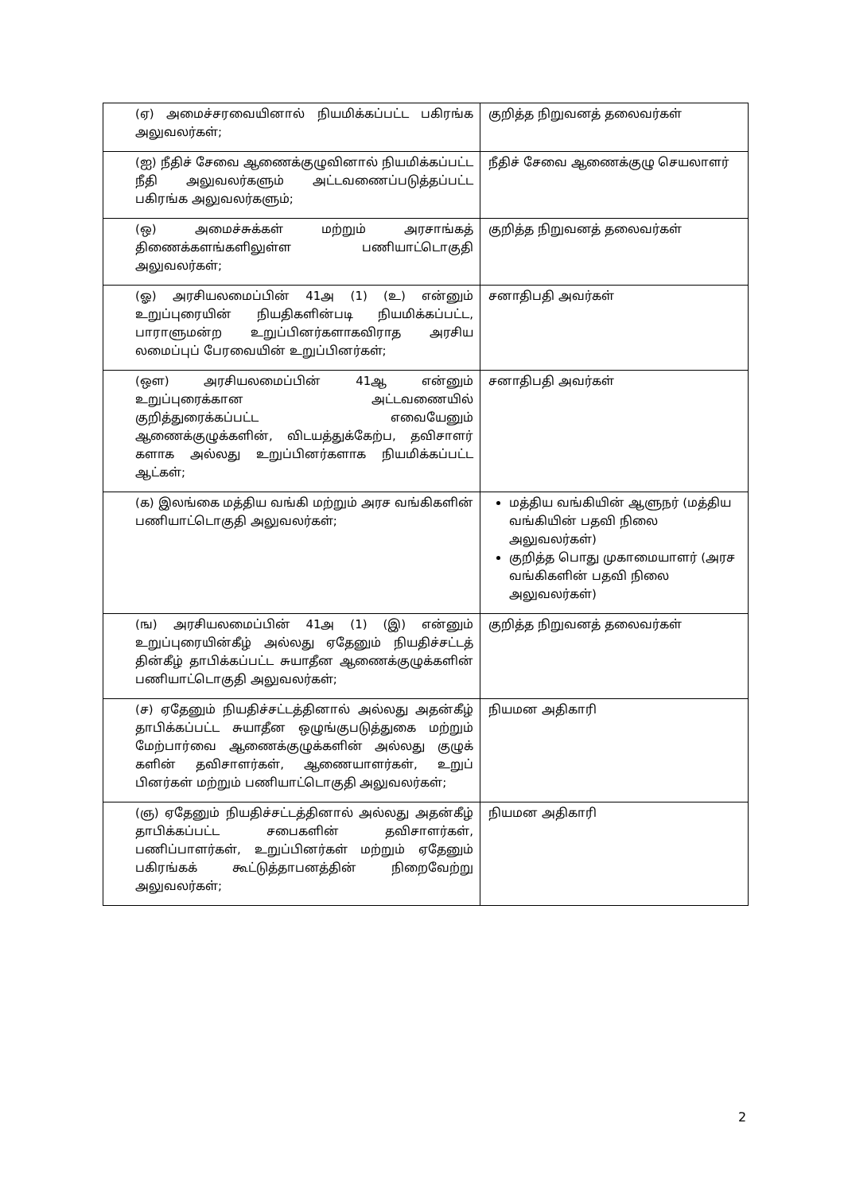| (ஏ) அமைச்சரவையினால் நியமிக்கப்பட்ட பகிரங்க அலுவலர்கள்; | குறித்த நிறுவனத் தலைவர்கள் |
| (ஐ) நீதிச் சேவை ஆணைக்குழுவினால் நியமிக்கப்பட்ட நீதி அலுவலர்களும் அட்டவணைப்படுத்தப்பட்ட பகிரங்க அலுவலர்களும்; | நீதிச் சேவை ஆணைக்குழு செயலாளர் |
| (ஒ) அமைச்சுக்கள் மற்றும் அரசாங்கத் திணைக்களங்களிலுள்ள பணியாட்டொகுதி அலுவலர்கள்; | குறித்த நிறுவனத் தலைவர்கள் |
| (ஓ) அரசியலமைப்பின் 41அ (1) (உ) என்னும் உறுப்புரையின் நியதிகளின்படி நியமிக்கப்பட்ட, பாராளுமன்ற உறுப்பினர்களாகவிராத அரசிய லமைப்புப் பேரவையின் உறுப்பினர்கள்; | சனாதிபதி அவர்கள் |
| (ஔ) அரசியலமைப்பின் 41ஆ என்னும் உறுப்புரைக்கான அட்டவணையில் குறித்துரைக்கப்பட்ட எவையேனும் ஆணைக்குழுக்களின், விடயத்துக்கேற்ப, தவிசாளர் களாக அல்லது உறுப்பினர்களாக நியமிக்கப்பட்ட ஆட்கள்; | சனாதிபதி அவர்கள் |
| (க) இலங்கை மத்திய வங்கி மற்றும் அரச வங்கிகளின் பணியாட்டொகுதி அலுவலர்கள்; | மத்திய வங்கியின் ஆளுநர் (மத்திய வங்கியின் பதவி நிலை அலுவலர்கள்) குறித்த பொது முகாமையாளர் (அரச வங்கிகளின் பதவி நிலை அலுவலர்கள்) |
| (ங) அரசியலமைப்பின் 41அ (1) (இ) என்னும் உறுப்புரையின்கீழ் அல்லது ஏதேனும் நியதிச்சட்டத் தின்கீழ் தாபிக்கப்பட்ட சுயாதீன ஆணைக்குழுக்களின் பணியாட்டொகுதி அலுவலர்கள்; | குறித்த நிறுவனத் தலைவர்கள் |
| (ச) ஏதேனும் நியதிச்சட்டத்தினால் அல்லது அதன்கீழ் தாபிக்கப்பட்ட சுயாதீன ஒழுங்குபடுத்துகை மற்றும் மேற்பார்வை ஆணைக்குழுக்களின் அல்லது குழுக் களின் தவிசாளர்கள், ஆணையாளர்கள், உறுப் பினர்கள் மற்றும் பணியாட்டொகுதி அலுவலர்கள்; | நியமன அதிகாரி |
| (ஞ) ஏதேனும் நியதிச்சட்டத்தினால் அல்லது அதன்கீழ் தாபிக்கப்பட்ட சபைகளின் தவிசாளர்கள், பணிப்பாளர்கள், உறுப்பினர்கள் மற்றும் ஏதேனும் பகிரங்கக் கூட்டுத்தாபனத்தின் நிறைவேற்று அலுவலர்கள்; | நியமன அதிகாரி |
2